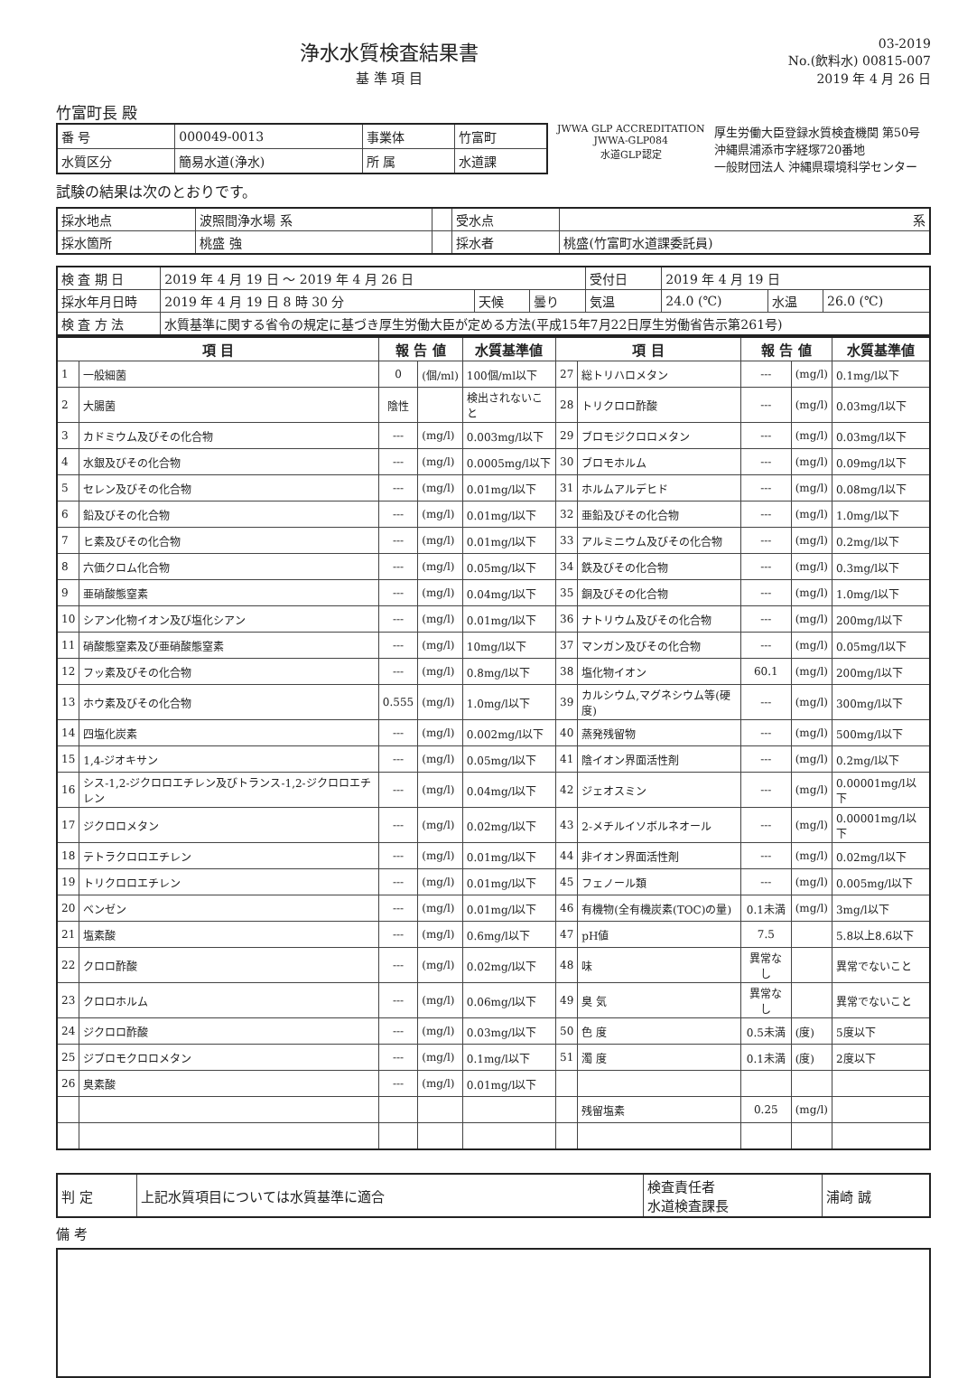浄水水質検査結果書
基 準 項 目
03-2019
No.(飲料水) 00815-007
2019 年 4 月 26 日
竹富町長 殿
| 番 号 | 000049-0013 | 事業体 | 竹富町 |
| 水質区分 | 簡易水道(浄水) | 所 属 | 水道課 |
JWWA GLP ACCREDITATION
JWWA-GLP084
水道GLP認定
厚生労働大臣登録水質検査機関 第50号
沖縄県浦添市字経塚720番地
一般財団法人 沖縄県環境科学センター
試験の結果は次のとおりです。
| 採水地点 | 波照間浄水場 系 | | 受水点 | 系 |
| 採水箇所 | 桃盛 強 | | 採水者 | 桃盛(竹富町水道課委託員) |
| 検 査 期 日 | 2019 年 4 月 19 日 ～ 2019 年 4 月 26 日 | | | 受付日 | 2019 年 4 月 19 日 | | |
| 採水年月日時 | 2019 年 4 月 19 日 8 時 30 分 | 天候 | 曇り | 気温 | 24.0 (℃) | 水温 | 26.0 (℃) |
| 検 査 方 法 | 水質基準に関する省令の規定に基づき厚生労働大臣が定める方法(平成15年7月22日厚生労働省告示第261号) | | | | | | |
| 項 目 | | 報 告 値 | | 水質基準値 | 項 目 | | 報 告 値 | | 水質基準値 |
| --- | --- | --- | --- | --- | --- | --- | --- | --- | --- |
| 1 | 一般細菌 | 0 | (個/ml) | 100個/ml以下 | 27 | 総トリハロメタン | --- | (mg/l) | 0.1mg/l以下 |
| 2 | 大腸菌 | 陰性 | | 検出されないこと | 28 | トリクロロ酢酸 | --- | (mg/l) | 0.03mg/l以下 |
| 3 | カドミウム及びその化合物 | --- | (mg/l) | 0.003mg/l以下 | 29 | ブロモジクロロメタン | --- | (mg/l) | 0.03mg/l以下 |
| 4 | 水銀及びその化合物 | --- | (mg/l) | 0.0005mg/l以下 | 30 | ブロモホルム | --- | (mg/l) | 0.09mg/l以下 |
| 5 | セレン及びその化合物 | --- | (mg/l) | 0.01mg/l以下 | 31 | ホルムアルデヒド | --- | (mg/l) | 0.08mg/l以下 |
| 6 | 鉛及びその化合物 | --- | (mg/l) | 0.01mg/l以下 | 32 | 亜鉛及びその化合物 | --- | (mg/l) | 1.0mg/l以下 |
| 7 | ヒ素及びその化合物 | --- | (mg/l) | 0.01mg/l以下 | 33 | アルミニウム及びその化合物 | --- | (mg/l) | 0.2mg/l以下 |
| 8 | 六価クロム化合物 | --- | (mg/l) | 0.05mg/l以下 | 34 | 鉄及びその化合物 | --- | (mg/l) | 0.3mg/l以下 |
| 9 | 亜硝酸態窒素 | --- | (mg/l) | 0.04mg/l以下 | 35 | 銅及びその化合物 | --- | (mg/l) | 1.0mg/l以下 |
| 10 | シアン化物イオン及び塩化シアン | --- | (mg/l) | 0.01mg/l以下 | 36 | ナトリウム及びその化合物 | --- | (mg/l) | 200mg/l以下 |
| 11 | 硝酸態窒素及び亜硝酸態窒素 | --- | (mg/l) | 10mg/l以下 | 37 | マンガン及びその化合物 | --- | (mg/l) | 0.05mg/l以下 |
| 12 | フッ素及びその化合物 | --- | (mg/l) | 0.8mg/l以下 | 38 | 塩化物イオン | 60.1 | (mg/l) | 200mg/l以下 |
| 13 | ホウ素及びその化合物 | 0.555 | (mg/l) | 1.0mg/l以下 | 39 | カルシウム,マグネシウム等(硬度) | --- | (mg/l) | 300mg/l以下 |
| 14 | 四塩化炭素 | --- | (mg/l) | 0.002mg/l以下 | 40 | 蒸発残留物 | --- | (mg/l) | 500mg/l以下 |
| 15 | 1,4-ジオキサン | --- | (mg/l) | 0.05mg/l以下 | 41 | 陰イオン界面活性剤 | --- | (mg/l) | 0.2mg/l以下 |
| 16 | シス-1,2-ジクロロエチレン及びトランス-1,2-ジクロロエチレン | --- | (mg/l) | 0.04mg/l以下 | 42 | ジェオスミン | --- | (mg/l) | 0.00001mg/l以下 |
| 17 | ジクロロメタン | --- | (mg/l) | 0.02mg/l以下 | 43 | 2-メチルイソボルネオール | --- | (mg/l) | 0.00001mg/l以下 |
| 18 | テトラクロロエチレン | --- | (mg/l) | 0.01mg/l以下 | 44 | 非イオン界面活性剤 | --- | (mg/l) | 0.02mg/l以下 |
| 19 | トリクロロエチレン | --- | (mg/l) | 0.01mg/l以下 | 45 | フェノール類 | --- | (mg/l) | 0.005mg/l以下 |
| 20 | ベンゼン | --- | (mg/l) | 0.01mg/l以下 | 46 | 有機物(全有機炭素(TOC)の量) | 0.1未満 | (mg/l) | 3mg/l以下 |
| 21 | 塩素酸 | --- | (mg/l) | 0.6mg/l以下 | 47 | pH値 | 7.5 | | 5.8以上8.6以下 |
| 22 | クロロ酢酸 | --- | (mg/l) | 0.02mg/l以下 | 48 | 味 | 異常なし | | 異常でないこと |
| 23 | クロロホルム | --- | (mg/l) | 0.06mg/l以下 | 49 | 臭 気 | 異常なし | | 異常でないこと |
| 24 | ジクロロ酢酸 | --- | (mg/l) | 0.03mg/l以下 | 50 | 色 度 | 0.5未満 | (度) | 5度以下 |
| 25 | ジブロモクロロメタン | --- | (mg/l) | 0.1mg/l以下 | 51 | 濁 度 | 0.1未満 | (度) | 2度以下 |
| 26 | 臭素酸 | --- | (mg/l) | 0.01mg/l以下 | | | | | |
| | | | | | | 残留塩素 | 0.25 | (mg/l) | |
| 判 定 | 上記水質項目については水質基準に適合 | 検査責任者 水道検査課長 | 浦崎 誠 |
備 考